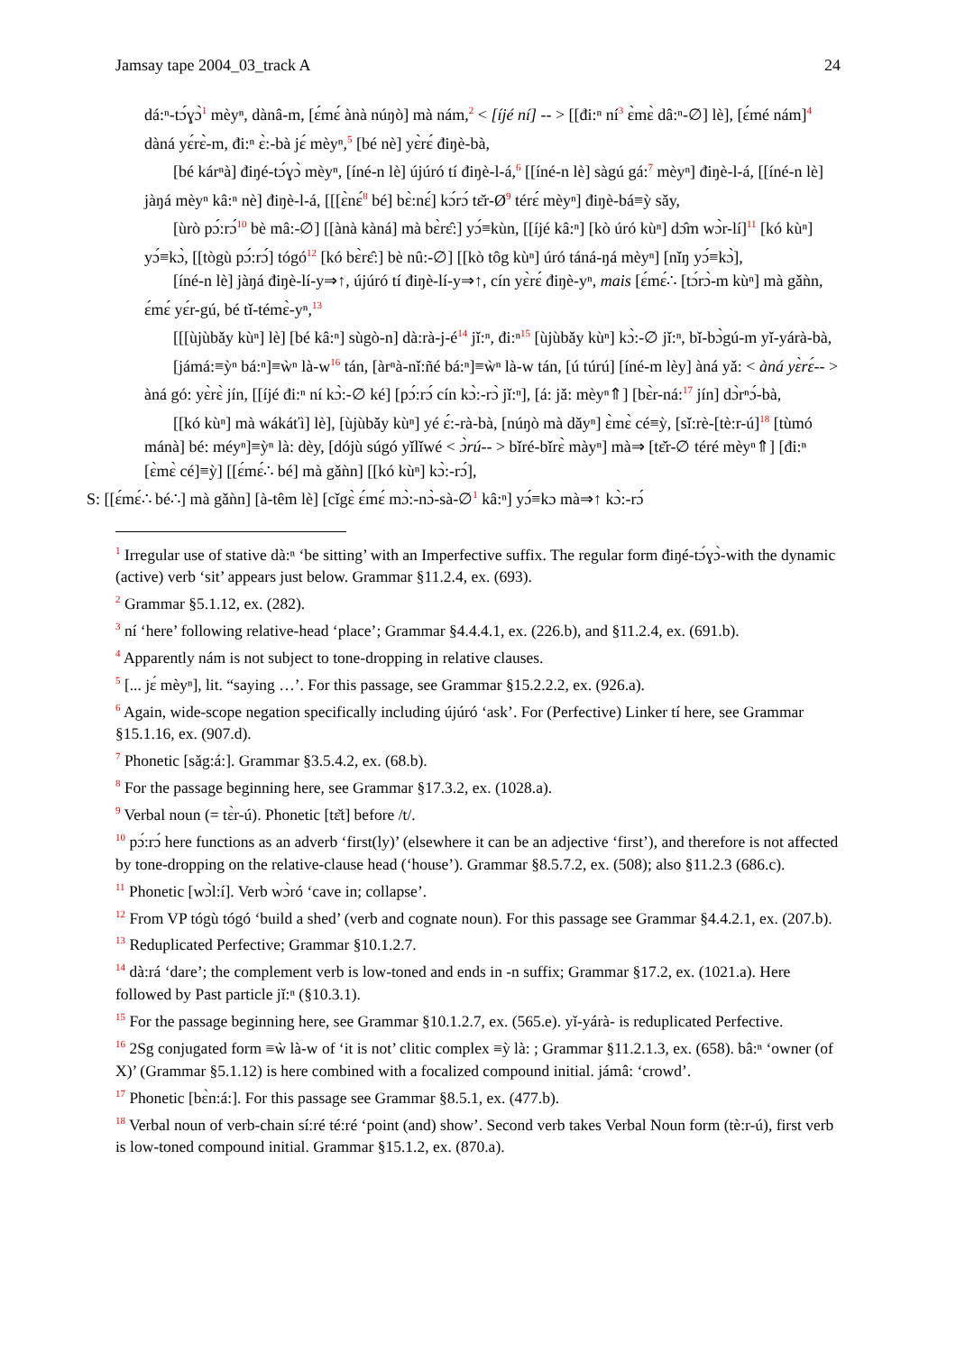Jamsay tape 2004_03_track A 24
dá:ⁿ-tɔ́ɣɔ̀<sup>1</sup> mèyⁿ, dànâ-m, [ɛ́mɛ́ ànà núŋò] mà nám,<sup>2</sup> < [íjé ní] -- > [[đi:ⁿ ní<sup>3</sup> ɛ̀mɛ̀ dâ:ⁿ-∅] lè], [ɛ́mé nám]<sup>4</sup> dàná yɛ́rɛ̀-m, đi:ⁿ ɛ̀:-bà jɛ́ mèyⁿ,<sup>5</sup> [bé nè] yɛ̀rɛ́ điŋè-bà,
[bé kárⁿà] điŋé-tɔ́ɣɔ̀ mèyⁿ, [íné-n lè] újúró tí điŋè-l-á,<sup>6</sup> [[íné-n lè] sàgú gá:<sup>7</sup> mèyⁿ] điŋè-l-á, [[íné-n lè] jàŋá mèyⁿ kâ:ⁿ nè] điŋè-l-á, [[[ɛ̀nɛ́<sup>8</sup> bé] bɛ̀:nɛ́] kɔ́rɔ́ tɛ̌r-Ø<sup>9</sup> térɛ́ mèyⁿ] điŋè-bá≡ỳ sǎy,
[ùrò pɔ́:rɔ́<sup>10</sup> bè mâ:-∅] [[ànà kàná] mà bɛ̀rɛ̂:] yɔ́≡kùn, [[íjé kâ:ⁿ] [kò úró kùⁿ] dɔ̂m wɔ̀r-lí]<sup>11</sup> [kó kùⁿ] yɔ́≡kɔ̀, [[tògù pɔ́:rɔ́] tógó<sup>12</sup> [kó bɛ̀rɛ̂:] bè nû:-∅] [[kò tôg kùⁿ] úró táná-ŋá mèyⁿ] [nǐŋ yɔ́≡kɔ̀],
[íné-n lè] jàŋá điŋè-lí-y⇒↑, újúró tí điŋè-lí-y⇒↑, cín yɛ̀rɛ́ điŋè-yⁿ, mais [ɛ́mɛ́∴ [tɔ́rɔ̀-m kùⁿ] mà gǎǹn, ɛ́mɛ́ yɛ́r-gú, bé tǐ-témɛ̀-yⁿ,<sup>13</sup>
[[[ùjùbǎy kùⁿ] lè] [bé kâ:ⁿ] sùgò-n] dà:rà-j-é<sup>14</sup> jǐ:ⁿ, đi:ⁿ<sup>15</sup> [ùjùbǎy kùⁿ] kɔ̀:-∅ jǐ:ⁿ, bǐ-bɔ̀gú-m yǐ-yárà-bà,
[jámá:≡ỳⁿ bá:ⁿ]≡ẁⁿ là-w<sup>16</sup> tán, [àrⁿà-nǐ:ñé bá:ⁿ]≡ẁⁿ là-w tán, [ú túrú] [íné-m lèy] àná yǎ: < àná yɛ̀rɛ́-- > àná gó: yɛ̀rɛ̀ jín, [[íjé đi:ⁿ ní kɔ̀:-∅ ké] [pɔ́:rɔ́ cín kɔ̀:-rɔ̀ jǐ:ⁿ], [á: jǎ: mèyⁿ⇑] [bɛ̀r-ná:<sup>17</sup> jín] dɔ̀rⁿɔ́-bà,
[[kó kùⁿ] mà wákáťì] lè], [ùjùbǎy kùⁿ] yé ɛ́:-rà-bà, [núŋò mà dǎyⁿ] ɛ̀mɛ̀ cé≡ỳ, [sǐ:rè-[tè:r-ú]<sup>18</sup> [tùmó mánà] bé: méyⁿ]≡ỳⁿ là: dèy, [dójù súgó yǐlǐwé < ɔ̀rú-- > bǐré-bǐrɛ̀ màyⁿ] mà⇒ [tɛ̌r-∅ téré mèyⁿ⇑] [đi:ⁿ [ɛ̀mɛ̀ cé]≡ỳ] [[ɛ́mɛ́∴ bé] mà gǎǹn] [[kó kùⁿ] kɔ̀:-rɔ́],
S: [[ɛ́mɛ́∴ bé∴] mà gǎǹn] [à-têm lè] [cǐgɛ̀ ɛ́mɛ́ mɔ̀:-nɔ̀-sà-∅<sup>1</sup> kâ:ⁿ] yɔ́≡kɔ mà⇒↑ kɔ̀:-rɔ́
<sup>1</sup> Irregular use of stative dà:ⁿ ‘be sitting’ with an Imperfective suffix. The regular form điŋé-tɔ́ɣɔ̀-with the dynamic (active) verb ‘sit’ appears just below. Grammar §11.2.4, ex. (693).
<sup>2</sup> Grammar §5.1.12, ex. (282).
<sup>3</sup> ní ‘here’ following relative-head ‘place’; Grammar §4.4.4.1, ex. (226.b), and §11.2.4, ex. (691.b).
<sup>4</sup> Apparently nám is not subject to tone-dropping in relative clauses.
<sup>5</sup> [... jɛ́ mèyⁿ], lit. “saying …’. For this passage, see Grammar §15.2.2.2, ex. (926.a).
<sup>6</sup> Again, wide-scope negation specifically including újúró ‘ask’. For (Perfective) Linker tí here, see Grammar §15.1.16, ex. (907.d).
<sup>7</sup> Phonetic [sǎg:á:]. Grammar §3.5.4.2, ex. (68.b).
<sup>8</sup> For the passage beginning here, see Grammar §17.3.2, ex. (1028.a).
<sup>9</sup> Verbal noun (= tɛ̀r-ú). Phonetic [tɛ̌t] before /t/.
<sup>10</sup> pɔ́:rɔ́ here functions as an adverb ‘first(ly)’ (elsewhere it can be an adjective ‘first’), and therefore is not affected by tone-dropping on the relative-clause head (‘house’). Grammar §8.5.7.2, ex. (508); also §11.2.3 (686.c).
<sup>11</sup> Phonetic [wɔ̀l:í]. Verb wɔ̀ró ‘cave in; collapse’.
<sup>12</sup> From VP tógù tógó ‘build a shed’ (verb and cognate noun). For this passage see Grammar §4.4.2.1, ex. (207.b).
<sup>13</sup> Reduplicated Perfective; Grammar §10.1.2.7.
<sup>14</sup> dà:rá ‘dare’; the complement verb is low-toned and ends in -n suffix; Grammar §17.2, ex. (1021.a). Here followed by Past particle jǐ:ⁿ (§10.3.1).
<sup>15</sup> For the passage beginning here, see Grammar §10.1.2.7, ex. (565.e). yǐ-yárà- is reduplicated Perfective.
<sup>16</sup> 2Sg conjugated form ≡ẁ là-w of ‘it is not’ clitic complex ≡ỳ là: ; Grammar §11.2.1.3, ex. (658). bâ:ⁿ ‘owner (of X)’ (Grammar §5.1.12) is here combined with a focalized compound initial. jámâ: ‘crowd’.
<sup>17</sup> Phonetic [bɛ̀n:á:]. For this passage see Grammar §8.5.1, ex. (477.b).
<sup>18</sup> Verbal noun of verb-chain sí:ré té:ré ‘point (and) show’. Second verb takes Verbal Noun form (tè:r-ú), first verb is low-toned compound initial. Grammar §15.1.2, ex. (870.a).